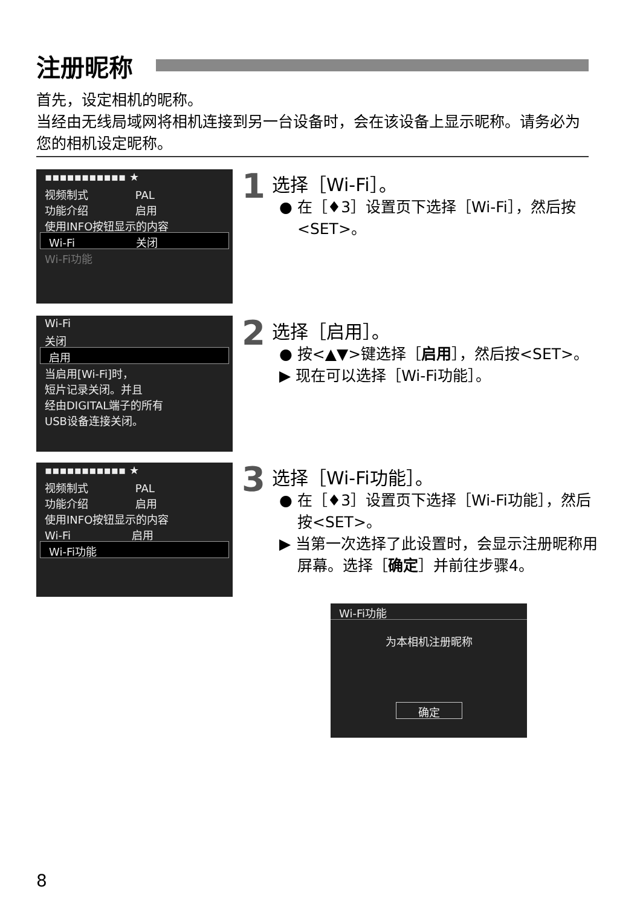注册昵称
首先，设定相机的昵称。
当经由无线局域网将相机连接到另一台设备时，会在该设备上显示昵称。请务必为您的相机设定昵称。
▪▪▪▪▪▪▪▪▪▪▪ ★
视频制式 　　　　PAL
功能介绍 　　　　启用
使用INFO按钮显示的内容
Wi-Fi 　　　　　 关闭
Wi-Fi功能
1
选择［Wi-Fi］。
● 在［♦3］设置页下选择［Wi-Fi］，然后按<SET>。
Wi-Fi
关闭
启用
当启用[Wi-Fi]时，
短片记录关闭。并且
经由DIGITAL端子的所有
USB设备连接关闭。
2
选择［启用］。
● 按<▲▼>键选择［启用］，然后按<SET>。
▶ 现在可以选择［Wi-Fi功能］。
▪▪▪▪▪▪▪▪▪▪▪ ★
视频制式 　　　　PAL
功能介绍 　　　　启用
使用INFO按钮显示的内容
Wi-Fi 　　　　　 启用
Wi-Fi功能
3
选择［Wi-Fi功能］。
● 在［♦3］设置页下选择［Wi-Fi功能］，然后按<SET>。
▶ 当第一次选择了此设置时，会显示注册昵称用屏幕。选择［确定］并前往步骤4。
Wi-Fi功能
为本相机注册昵称
确定
8